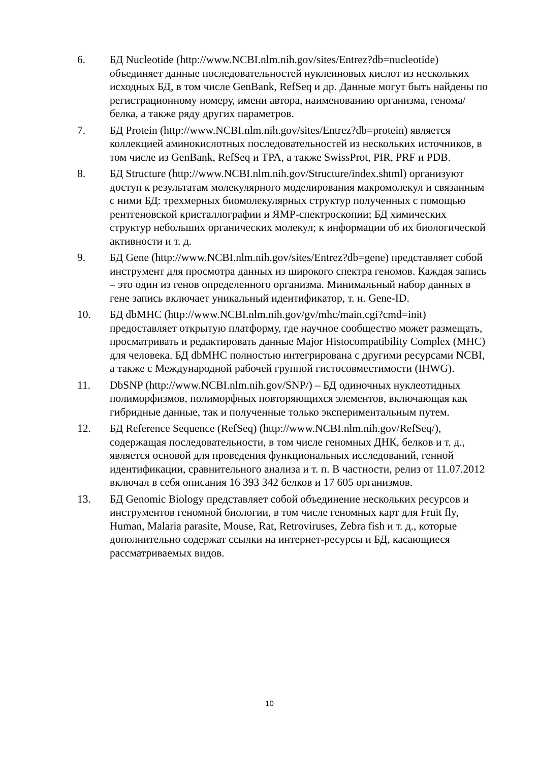6. БД Nucleotide (http://www.NCBI.nlm.nih.gov/sites/Entrez?db=nucleotide) объединяет данные последовательностей нуклеиновых кислот из нескольких исходных БД, в том числе GenBank, RefSeq и др. Данные могут быть найдены по регистрационному номеру, имени автора, наименованию организма, генома/белка, а также ряду других параметров.
7. БД Protein (http://www.NCBI.nlm.nih.gov/sites/Entrez?db=protein) является коллекцией аминокислотных последовательностей из нескольких источников, в том числе из GenBank, RefSeq и TPA, а также SwissProt, PIR, PRF и PDB.
8. БД Structure (http://www.NCBI.nlm.nih.gov/Structure/index.shtml) организуют доступ к результатам молекулярного моделирования макромолекул и связанным с ними БД: трехмерных биомолекулярных структур полученных с помощью рентгеновской кристаллографии и ЯМР-спектроскопии; БД химических структур небольших органических молекул; к информации об их биологической активности и т. д.
9. БД Gene (http://www.NCBI.nlm.nih.gov/sites/Entrez?db=gene) представляет собой инструмент для просмотра данных из широкого спектра геномов. Каждая запись – это один из генов определенного организма. Минимальный набор данных в гене запись включает уникальный идентификатор, т. н. Gene-ID.
10. БД dbMHC (http://www.NCBI.nlm.nih.gov/gv/mhc/main.cgi?cmd=init) предоставляет открытую платформу, где научное сообщество может размещать, просматривать и редактировать данные Major Histocompatibility Complex (MHC) для человека. БД dbMHC полностью интегрирована с другими ресурсами NCBI, а также с Международной рабочей группой гистосовместимости (IHWG).
11. DbSNP (http://www.NCBI.nlm.nih.gov/SNP/) – БД одиночных нуклеотидных полиморфизмов, полиморфных повторяющихся элементов, включающая как гибридные данные, так и полученные только экспериментальным путем.
12. БД Reference Sequence (RefSeq) (http://www.NCBI.nlm.nih.gov/RefSeq/), содержащая последовательности, в том числе геномных ДНК, белков и т. д., является основой для проведения функциональных исследований, генной идентификации, сравнительного анализа и т. п. В частности, релиз от 11.07.2012 включал в себя описания 16 393 342 белков и 17 605 организмов.
13. БД Genomic Biology представляет собой объединение нескольких ресурсов и инструментов геномной биологии, в том числе геномных карт для Fruit fly, Human, Malaria parasite, Mouse, Rat, Retroviruses, Zebra fish и т. д., которые дополнительно содержат ссылки на интернет-ресурсы и БД, касающиеся рассматриваемых видов.
10